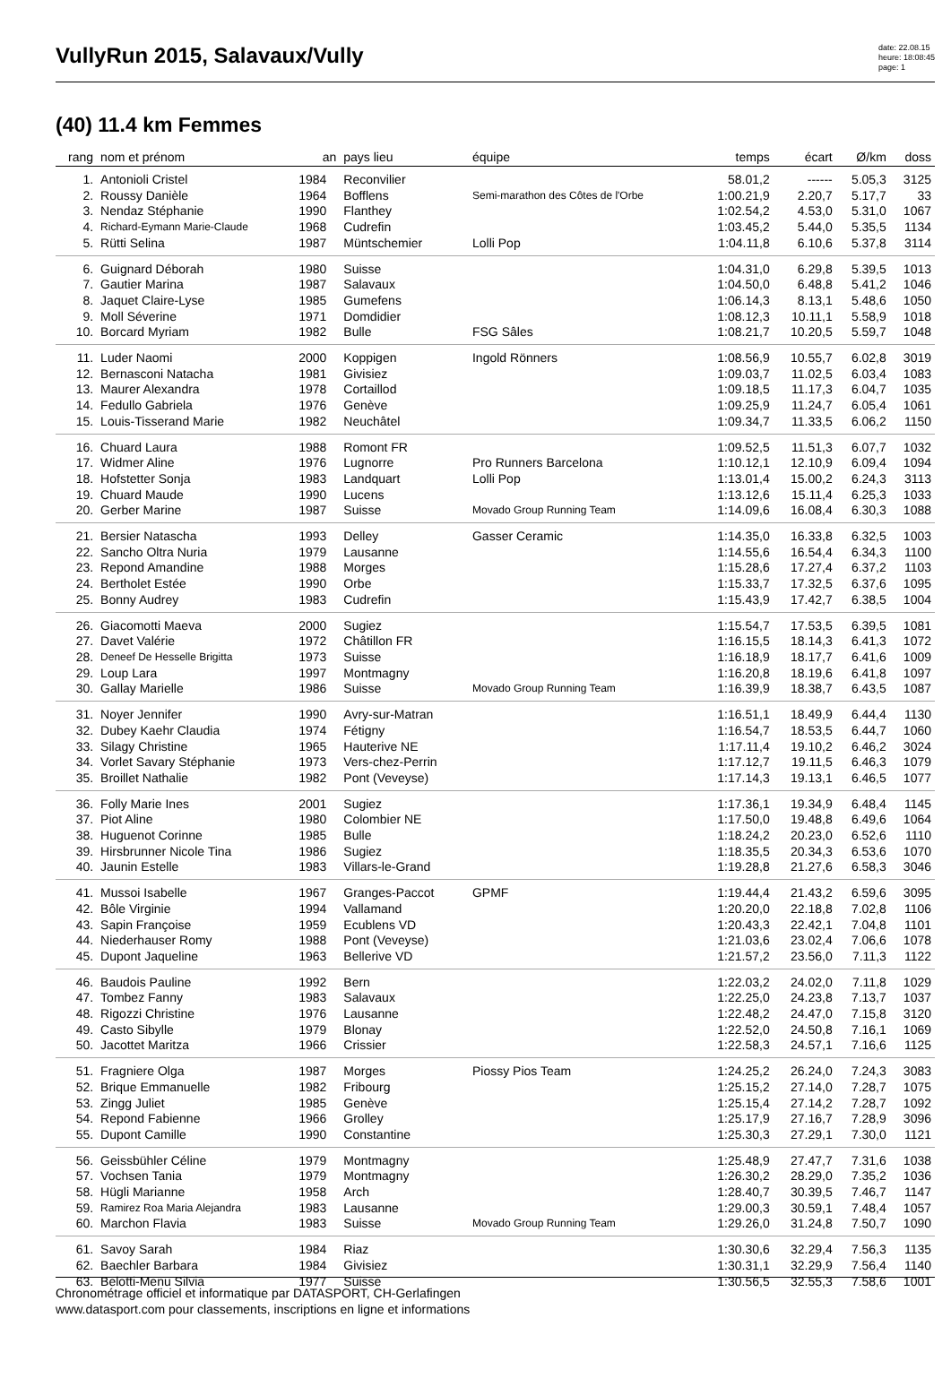VullyRun 2015, Salavaux/Vully
date: 22.08.15
heure: 18:08:45
page: 1
(40) 11.4 km Femmes
| rang | nom et prénom | an | pays lieu | équipe | temps | écart | Ø/km | doss |
| --- | --- | --- | --- | --- | --- | --- | --- | --- |
| 1. | Antonioli Cristel | 1984 | Reconvilier | | 58.01,2 | ------ | 5.05,3 | 3125 |
| 2. | Roussy Danièle | 1964 | Bofflens | Semi-marathon des Côtes de l'Orbe | 1:00.21,9 | 2.20,7 | 5.17,7 | 33 |
| 3. | Nendaz Stéphanie | 1990 | Flanthey | | 1:02.54,2 | 4.53,0 | 5.31,0 | 1067 |
| 4. | Richard-Eymann Marie-Claude | 1968 | Cudrefin | | 1:03.45,2 | 5.44,0 | 5.35,5 | 1134 |
| 5. | Rütti Selina | 1987 | Müntschemier | Lolli Pop | 1:04.11,8 | 6.10,6 | 5.37,8 | 3114 |
| 6. | Guignard Déborah | 1980 | Suisse | | 1:04.31,0 | 6.29,8 | 5.39,5 | 1013 |
| 7. | Gautier Marina | 1987 | Salavaux | | 1:04.50,0 | 6.48,8 | 5.41,2 | 1046 |
| 8. | Jaquet Claire-Lyse | 1985 | Gumefens | | 1:06.14,3 | 8.13,1 | 5.48,6 | 1050 |
| 9. | Moll Séverine | 1971 | Domdidier | | 1:08.12,3 | 10.11,1 | 5.58,9 | 1018 |
| 10. | Borcard Myriam | 1982 | Bulle | FSG Sâles | 1:08.21,7 | 10.20,5 | 5.59,7 | 1048 |
| 11. | Luder Naomi | 2000 | Koppigen | Ingold Rönners | 1:08.56,9 | 10.55,7 | 6.02,8 | 3019 |
| 12. | Bernasconi Natacha | 1981 | Givisiez | | 1:09.03,7 | 11.02,5 | 6.03,4 | 1083 |
| 13. | Maurer Alexandra | 1978 | Cortaillod | | 1:09.18,5 | 11.17,3 | 6.04,7 | 1035 |
| 14. | Fedullo Gabriela | 1976 | Genève | | 1:09.25,9 | 11.24,7 | 6.05,4 | 1061 |
| 15. | Louis-Tisserand Marie | 1982 | Neuchâtel | | 1:09.34,7 | 11.33,5 | 6.06,2 | 1150 |
| 16. | Chuard Laura | 1988 | Romont FR | | 1:09.52,5 | 11.51,3 | 6.07,7 | 1032 |
| 17. | Widmer Aline | 1976 | Lugnorre | Pro Runners Barcelona | 1:10.12,1 | 12.10,9 | 6.09,4 | 1094 |
| 18. | Hofstetter Sonja | 1983 | Landquart | Lolli Pop | 1:13.01,4 | 15.00,2 | 6.24,3 | 3113 |
| 19. | Chuard Maude | 1990 | Lucens | | 1:13.12,6 | 15.11,4 | 6.25,3 | 1033 |
| 20. | Gerber Marine | 1987 | Suisse | Movado Group Running Team | 1:14.09,6 | 16.08,4 | 6.30,3 | 1088 |
| 21. | Bersier Natascha | 1993 | Delley | Gasser Ceramic | 1:14.35,0 | 16.33,8 | 6.32,5 | 1003 |
| 22. | Sancho Oltra Nuria | 1979 | Lausanne | | 1:14.55,6 | 16.54,4 | 6.34,3 | 1100 |
| 23. | Repond Amandine | 1988 | Morges | | 1:15.28,6 | 17.27,4 | 6.37,2 | 1103 |
| 24. | Bertholet Estée | 1990 | Orbe | | 1:15.33,7 | 17.32,5 | 6.37,6 | 1095 |
| 25. | Bonny Audrey | 1983 | Cudrefin | | 1:15.43,9 | 17.42,7 | 6.38,5 | 1004 |
| 26. | Giacomotti Maeva | 2000 | Sugiez | | 1:15.54,7 | 17.53,5 | 6.39,5 | 1081 |
| 27. | Davet Valérie | 1972 | Châtillon FR | | 1:16.15,5 | 18.14,3 | 6.41,3 | 1072 |
| 28. | Deneef De Hesselle Brigitta | 1973 | Suisse | | 1:16.18,9 | 18.17,7 | 6.41,6 | 1009 |
| 29. | Loup Lara | 1997 | Montmagny | | 1:16.20,8 | 18.19,6 | 6.41,8 | 1097 |
| 30. | Gallay Marielle | 1986 | Suisse | Movado Group Running Team | 1:16.39,9 | 18.38,7 | 6.43,5 | 1087 |
| 31. | Noyer Jennifer | 1990 | Avry-sur-Matran | | 1:16.51,1 | 18.49,9 | 6.44,4 | 1130 |
| 32. | Dubey Kaehr Claudia | 1974 | Fétigny | | 1:16.54,7 | 18.53,5 | 6.44,7 | 1060 |
| 33. | Silagy Christine | 1965 | Hauterive NE | | 1:17.11,4 | 19.10,2 | 6.46,2 | 3024 |
| 34. | Vorlet Savary Stéphanie | 1973 | Vers-chez-Perrin | | 1:17.12,7 | 19.11,5 | 6.46,3 | 1079 |
| 35. | Broillet Nathalie | 1982 | Pont (Veveyse) | | 1:17.14,3 | 19.13,1 | 6.46,5 | 1077 |
| 36. | Folly Marie Ines | 2001 | Sugiez | | 1:17.36,1 | 19.34,9 | 6.48,4 | 1145 |
| 37. | Piot Aline | 1980 | Colombier NE | | 1:17.50,0 | 19.48,8 | 6.49,6 | 1064 |
| 38. | Huguenot Corinne | 1985 | Bulle | | 1:18.24,2 | 20.23,0 | 6.52,6 | 1110 |
| 39. | Hirsbrunner Nicole Tina | 1986 | Sugiez | | 1:18.35,5 | 20.34,3 | 6.53,6 | 1070 |
| 40. | Jaunin Estelle | 1983 | Villars-le-Grand | | 1:19.28,8 | 21.27,6 | 6.58,3 | 3046 |
| 41. | Mussoi Isabelle | 1967 | Granges-Paccot | GPMF | 1:19.44,4 | 21.43,2 | 6.59,6 | 3095 |
| 42. | Bôle Virginie | 1994 | Vallamand | | 1:20.20,0 | 22.18,8 | 7.02,8 | 1106 |
| 43. | Sapin Françoise | 1959 | Ecublens VD | | 1:20.43,3 | 22.42,1 | 7.04,8 | 1101 |
| 44. | Niederhauser Romy | 1988 | Pont (Veveyse) | | 1:21.03,6 | 23.02,4 | 7.06,6 | 1078 |
| 45. | Dupont Jaqueline | 1963 | Bellerive VD | | 1:21.57,2 | 23.56,0 | 7.11,3 | 1122 |
| 46. | Baudois Pauline | 1992 | Bern | | 1:22.03,2 | 24.02,0 | 7.11,8 | 1029 |
| 47. | Tombez Fanny | 1983 | Salavaux | | 1:22.25,0 | 24.23,8 | 7.13,7 | 1037 |
| 48. | Rigozzi Christine | 1976 | Lausanne | | 1:22.48,2 | 24.47,0 | 7.15,8 | 3120 |
| 49. | Casto Sibylle | 1979 | Blonay | | 1:22.52,0 | 24.50,8 | 7.16,1 | 1069 |
| 50. | Jacottet Maritza | 1966 | Crissier | | 1:22.58,3 | 24.57,1 | 7.16,6 | 1125 |
| 51. | Fragniere Olga | 1987 | Morges | Piossy Pios Team | 1:24.25,2 | 26.24,0 | 7.24,3 | 3083 |
| 52. | Brique Emmanuelle | 1982 | Fribourg | | 1:25.15,2 | 27.14,0 | 7.28,7 | 1075 |
| 53. | Zingg Juliet | 1985 | Genève | | 1:25.15,4 | 27.14,2 | 7.28,7 | 1092 |
| 54. | Repond Fabienne | 1966 | Grolley | | 1:25.17,9 | 27.16,7 | 7.28,9 | 3096 |
| 55. | Dupont Camille | 1990 | Constantine | | 1:25.30,3 | 27.29,1 | 7.30,0 | 1121 |
| 56. | Geissbühler Céline | 1979 | Montmagny | | 1:25.48,9 | 27.47,7 | 7.31,6 | 1038 |
| 57. | Vochsen Tania | 1979 | Montmagny | | 1:26.30,2 | 28.29,0 | 7.35,2 | 1036 |
| 58. | Hügli Marianne | 1958 | Arch | | 1:28.40,7 | 30.39,5 | 7.46,7 | 1147 |
| 59. | Ramirez Roa Maria Alejandra | 1983 | Lausanne | | 1:29.00,3 | 30.59,1 | 7.48,4 | 1057 |
| 60. | Marchon Flavia | 1983 | Suisse | Movado Group Running Team | 1:29.26,0 | 31.24,8 | 7.50,7 | 1090 |
| 61. | Savoy Sarah | 1984 | Riaz | | 1:30.30,6 | 32.29,4 | 7.56,3 | 1135 |
| 62. | Baechler Barbara | 1984 | Givisiez | | 1:30.31,1 | 32.29,9 | 7.56,4 | 1140 |
| 63. | Belotti-Menu Silvia | 1977 | Suisse | | 1:30.56,5 | 32.55,3 | 7.58,6 | 1001 |
Chronométrage officiel et informatique par DATASPORT, CH-Gerlafingen
www.datasport.com pour classements, inscriptions en ligne et informations